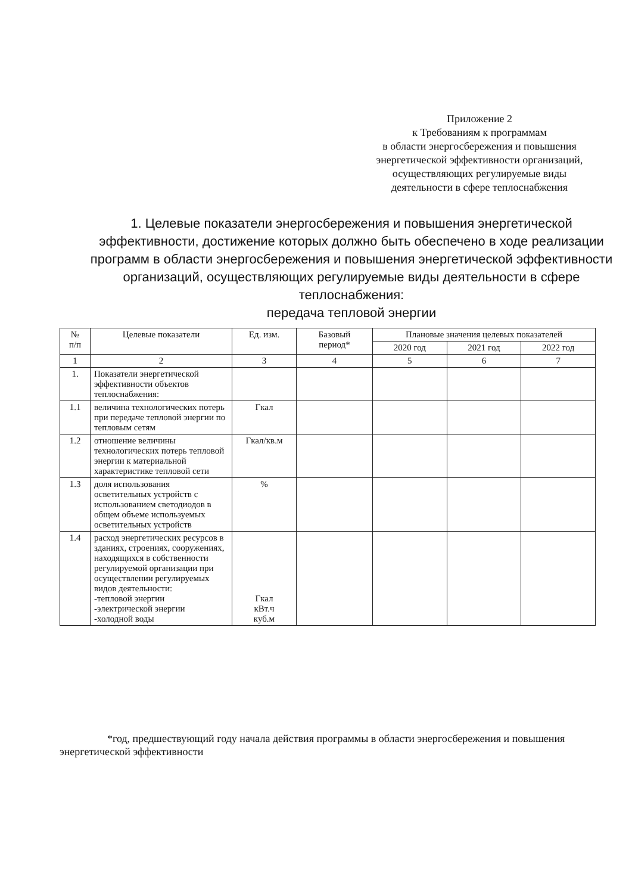Приложение 2
к Требованиям к программам
в области энергосбережения и повышения
энергетической эффективности организаций,
осуществляющих регулируемые виды
деятельности в сфере теплоснабжения
1. Целевые показатели энергосбережения и повышения энергетической эффективности, достижение которых должно быть обеспечено в ходе реализации программ в области энергосбережения и повышения энергетической эффективности организаций, осуществляющих регулируемые виды деятельности в сфере теплоснабжения:
передача тепловой энергии
| № п/п | Целевые показатели | Ед. изм. | Базовый период* | Плановые значения целевых показателей | | |
| --- | --- | --- | --- | --- | --- | --- |
| | | | | 2020 год | 2021 год | 2022 год |
| 1 | 2 | 3 | 4 | 5 | 6 | 7 |
| 1. | Показатели энергетической эффективности объектов теплоснабжения: | | | | | |
| 1.1 | величина технологических потерь при передаче тепловой энергии по тепловым сетям | Гкал | | | | |
| 1.2 | отношение величины технологических потерь тепловой энергии к материальной характеристике тепловой сети | Гкал/кв.м | | | | |
| 1.3 | доля использования осветительных устройств с использованием светодиодов в общем объеме используемых осветительных устройств | % | | | | |
| 1.4 | расход энергетических ресурсов в зданиях, строениях, сооружениях, находящихся в собственности регулируемой организации при осуществлении регулируемых видов деятельности: -тепловой энергии -электрической энергии -холодной воды | Гкал кВт.ч куб.м | | | | |
*год, предшествующий году начала действия программы в области энергосбережения и повышения энергетической эффективности